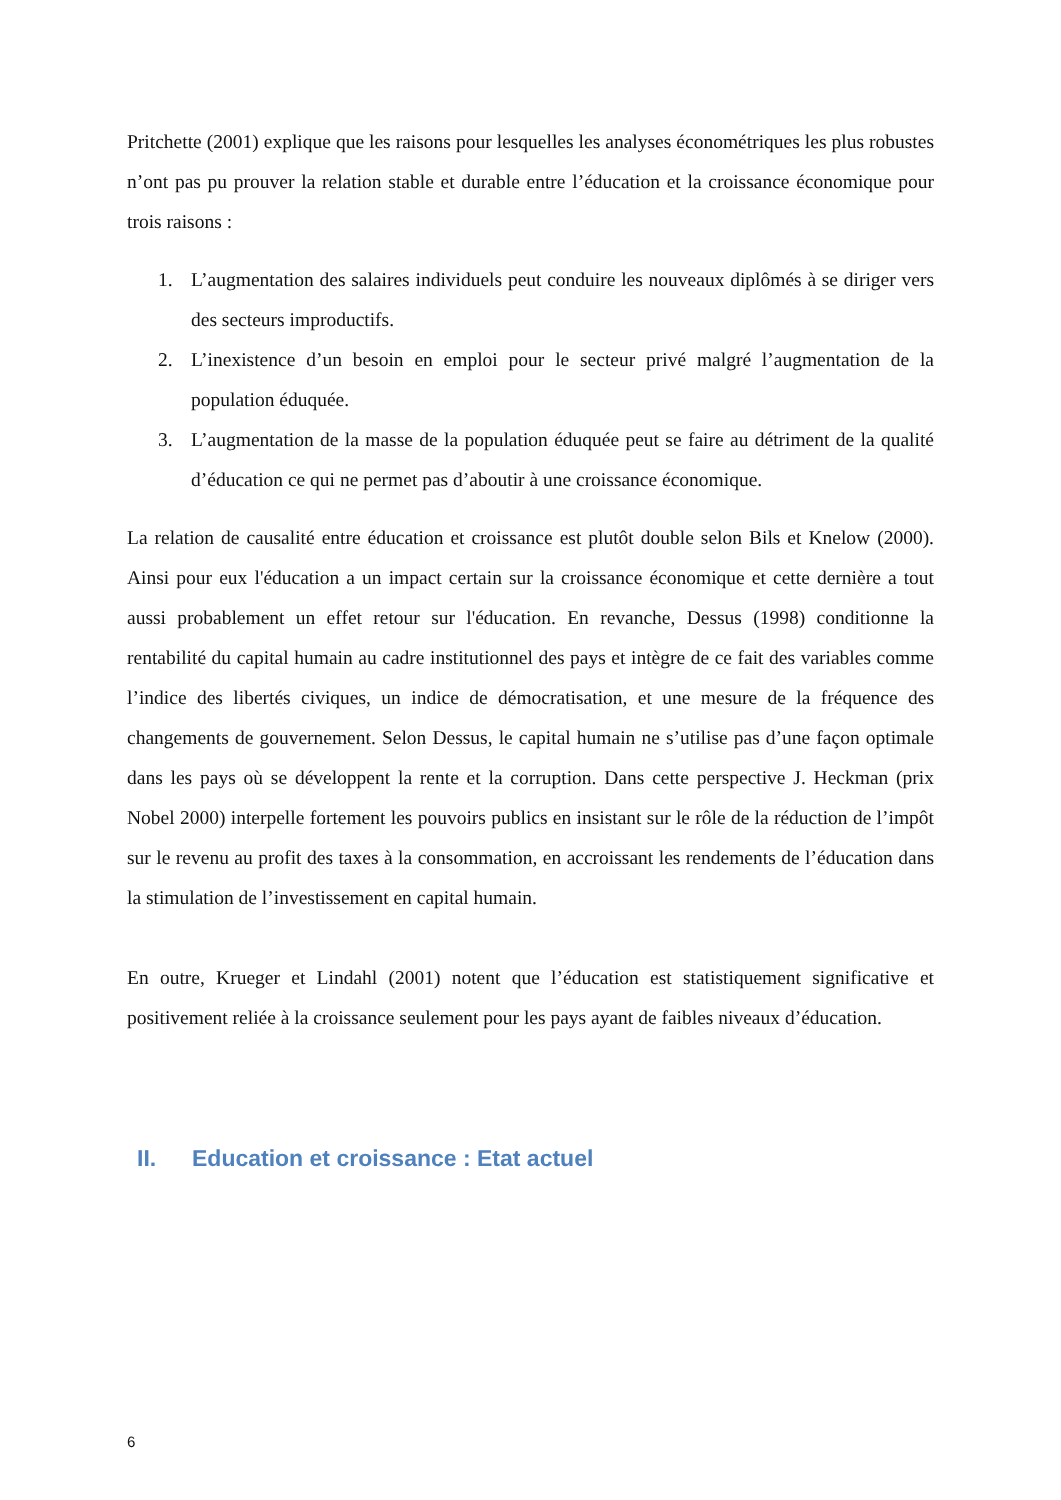Pritchette (2001) explique que les raisons pour lesquelles les analyses économétriques les plus robustes n’ont pas pu prouver la relation stable et durable entre l’éducation et la croissance économique pour trois raisons :
1. L’augmentation des salaires individuels peut conduire les nouveaux diplômés à se diriger vers des secteurs improductifs.
2. L’inexistence d’un besoin en emploi pour le secteur privé malgré l’augmentation de la population éduquée.
3. L’augmentation de la masse de la population éduquée peut se faire au détriment de la qualité d’éducation ce qui ne permet pas d’aboutir à une croissance économique.
La relation de causalité entre éducation et croissance est plutôt double selon Bils et Knelow (2000). Ainsi pour eux l'éducation a un impact certain sur la croissance économique et cette dernière a tout aussi probablement un effet retour sur l'éducation. En revanche, Dessus (1998) conditionne la rentabilité du capital humain au cadre institutionnel des pays et intègre de ce fait des variables comme l’indice des libertés civiques, un indice de démocratisation, et une mesure de la fréquence des changements de gouvernement. Selon Dessus, le capital humain ne s’utilise pas d’une façon optimale dans les pays où se développent la rente et la corruption. Dans cette perspective J. Heckman (prix Nobel 2000) interpelle fortement les pouvoirs publics en insistant sur le rôle de la réduction de l’impôt sur le revenu au profit des taxes à la consommation, en accroissant les rendements de l’éducation dans la stimulation de l’investissement en capital humain.
En outre, Krueger et Lindahl (2001) notent que l’éducation est statistiquement significative et positivement reliée à la croissance seulement pour les pays ayant de faibles niveaux d’éducation.
II. Education et croissance : Etat actuel
6